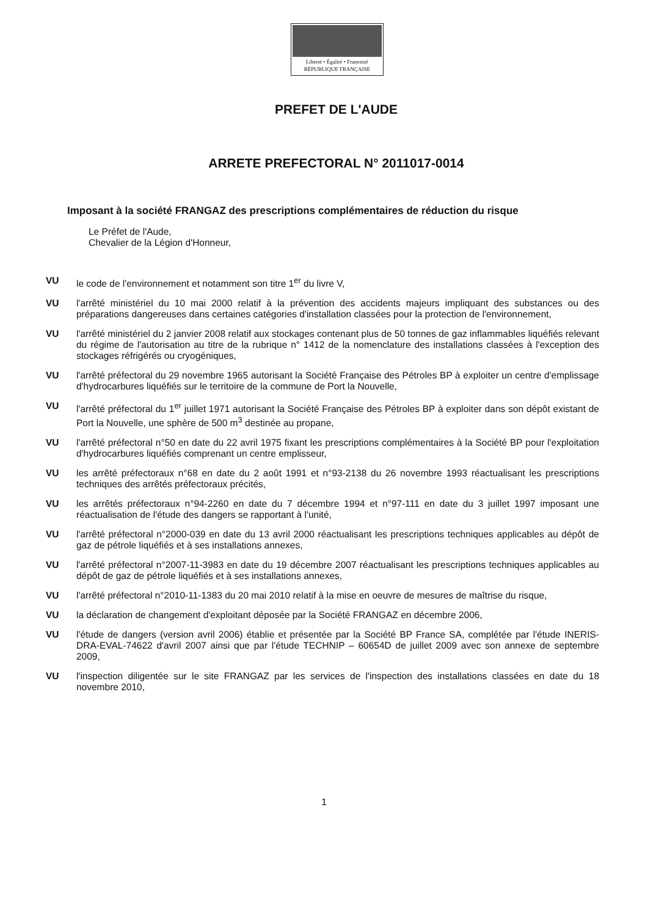Liberté • Égalité • Fraternité
RÉPUBLIQUE FRANÇAISE
PREFET DE L'AUDE
ARRETE PREFECTORAL N° 2011017-0014
Imposant à la société FRANGAZ des prescriptions complémentaires de réduction du risque
Le Préfet de l'Aude,
Chevalier de la Légion d'Honneur,
VU le code de l'environnement et notamment son titre 1<sup>er</sup> du livre V,
VU l'arrêté ministériel du 10 mai 2000 relatif à la prévention des accidents majeurs impliquant des substances ou des préparations dangereuses dans certaines catégories d'installation classées pour la protection de l'environnement,
VU l'arrêté ministériel du 2 janvier 2008 relatif aux stockages contenant plus de 50 tonnes de gaz inflammables liquéfiés relevant du régime de l'autorisation au titre de la rubrique n° 1412 de la nomenclature des installations classées à l'exception des stockages réfrigérés ou cryogéniques,
VU l'arrêté préfectoral du 29 novembre 1965 autorisant la Société Française des Pétroles BP à exploiter un centre d'emplissage d'hydrocarbures liquéfiés sur le territoire de la commune de Port la Nouvelle,
VU l'arrêté préfectoral du 1<sup>er</sup> juillet 1971 autorisant la Société Française des Pétroles BP à exploiter dans son dépôt existant de Port la Nouvelle, une sphère de 500 m<sup>3</sup> destinée au propane,
VU l'arrêté préfectoral n°50 en date du 22 avril 1975 fixant les prescriptions complémentaires à la Société BP pour l'exploitation d'hydrocarbures liquéfiés comprenant un centre emplisseur,
VU les arrêté préfectoraux n°68 en date du 2 août 1991 et n°93-2138 du 26 novembre 1993 réactualisant les prescriptions techniques des arrêtés préfectoraux précités,
VU les arrêtés préfectoraux n°94-2260 en date du 7 décembre 1994 et n°97-111 en date du 3 juillet 1997 imposant une réactualisation de l'étude des dangers se rapportant à l'unité,
VU l'arrêté préfectoral n°2000-039 en date du 13 avril 2000 réactualisant les prescriptions techniques applicables au dépôt de gaz de pétrole liquéfiés et à ses installations annexes,
VU l'arrêté préfectoral n°2007-11-3983 en date du 19 décembre 2007 réactualisant les prescriptions techniques applicables au dépôt de gaz de pétrole liquéfiés et à ses installations annexes,
VU l'arrêté préfectoral n°2010-11-1383 du 20 mai 2010 relatif à la mise en oeuvre de mesures de maîtrise du risque,
VU la déclaration de changement d'exploitant déposée par la Société FRANGAZ en décembre 2006,
VU l'étude de dangers (version avril 2006) établie et présentée par la Société BP France SA, complétée par l'étude INERIS-DRA-EVAL-74622 d'avril 2007 ainsi que par l'étude TECHNIP – 60654D de juillet 2009 avec son annexe de septembre 2009,
VU l'inspection diligentée sur le site FRANGAZ par les services de l'inspection des installations classées en date du 18 novembre 2010,
1